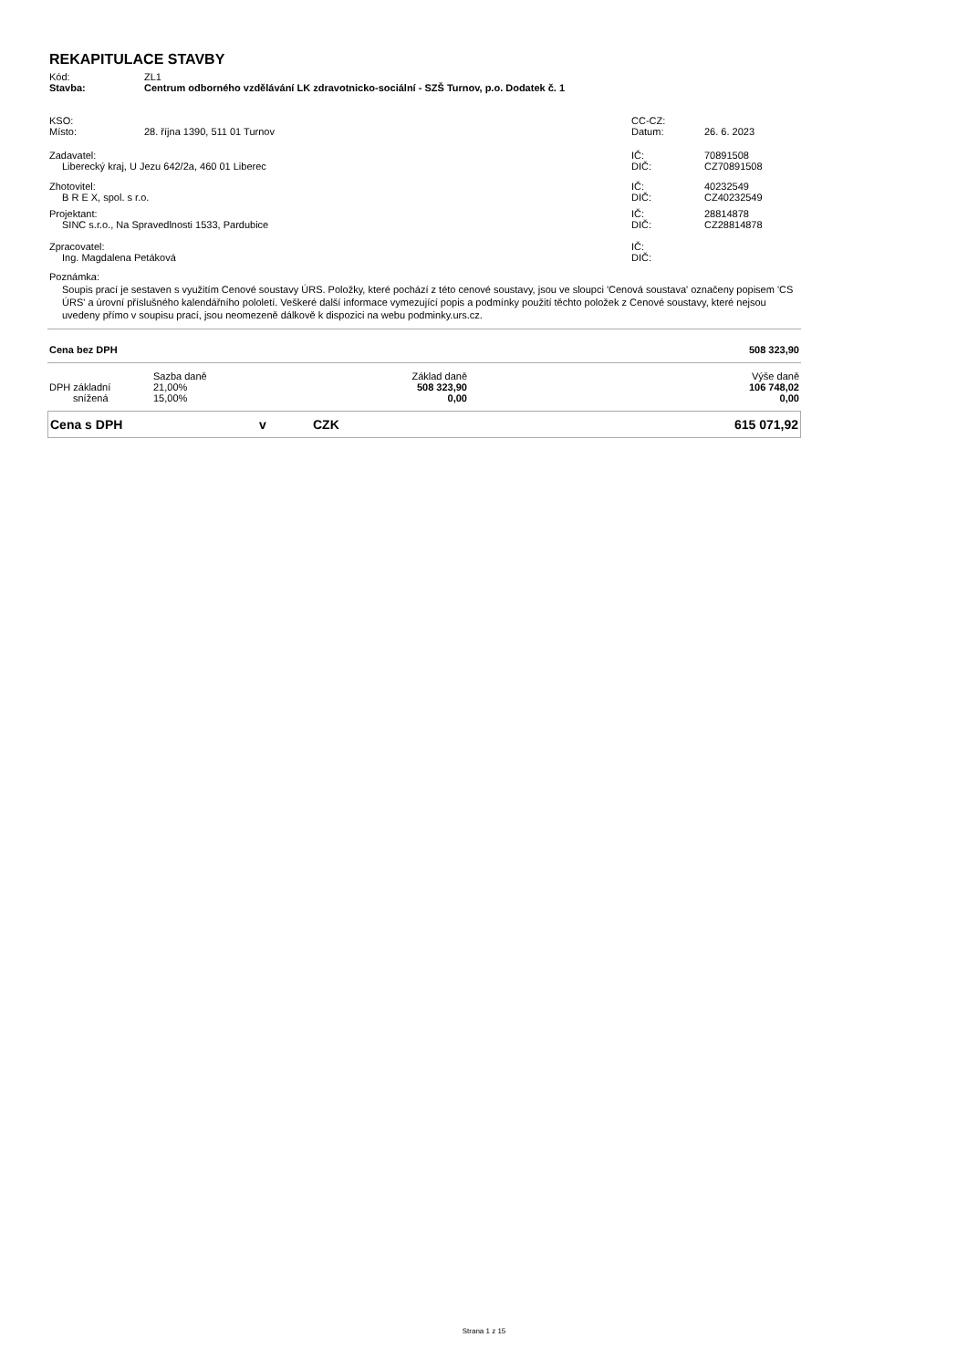REKAPITULACE STAVBY
| Kód: | ZL1 |
| Stavba: | Centrum odborného vzdělávání LK zdravotnicko-sociální - SZŠ Turnov, p.o. Dodatek č. 1 |
| KSO: | | CC-CZ: | |
| Místo: | 28. října 1390, 511 01 Turnov | Datum: | 26. 6. 2023 |
| Zadavatel: | | IČ: | 70891508 |
| Liberecký kraj, U Jezu 642/2a, 460 01 Liberec | | DIČ: | CZ70891508 |
| Zhotovitel: | | IČ: | 40232549 |
| B R E X, spol. s r.o. | | DIČ: | CZ40232549 |
| Projektant: | | IČ: | 28814878 |
| SINC s.r.o., Na Spravedlnosti 1533, Pardubice | | DIČ: | CZ28814878 |
| Zpracovatel: | | IČ: | |
| Ing. Magdalena Petáková | | DIČ: | |
Poznámka:
Soupis prací je sestaven s využitím Cenové soustavy ÚRS. Položky, které pochází z této cenové soustavy, jsou ve sloupci 'Cenová soustava' označeny popisem 'CS ÚRS' a úrovní příslušného kalendářního pololetí. Veškeré další informace vymezující popis a podmínky použití těchto položek z Cenové soustavy, které nejsou uvedeny přímo v soupisu prací, jsou neomezeně dálkově k dispozici na webu podminky.urs.cz.
| Cena bez DPH | 508 323,90 |
| | Sazba daně | Základ daně | Výše daně |
| DPH základní | 21,00% | 508 323,90 | 106 748,02 |
| snížená | 15,00% | 0,00 | 0,00 |
| Cena s DPH | v | CZK | 615 071,92 |
Strana 1 z 15